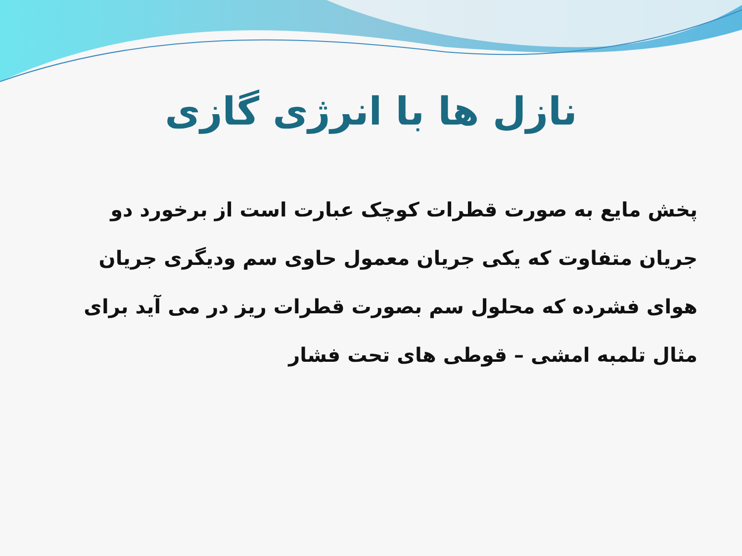نازل ها با انرژی گازی
پخش مایع به صورت قطرات کوچک عبارت است از برخورد دو جریان متفاوت که یکی جریان معمول حاوی سم ودیگری جریان هوای فشرده که محلول سم بصورت قطرات ریز در می آید برای مثال تلمبه امشی – قوطی های تحت فشار